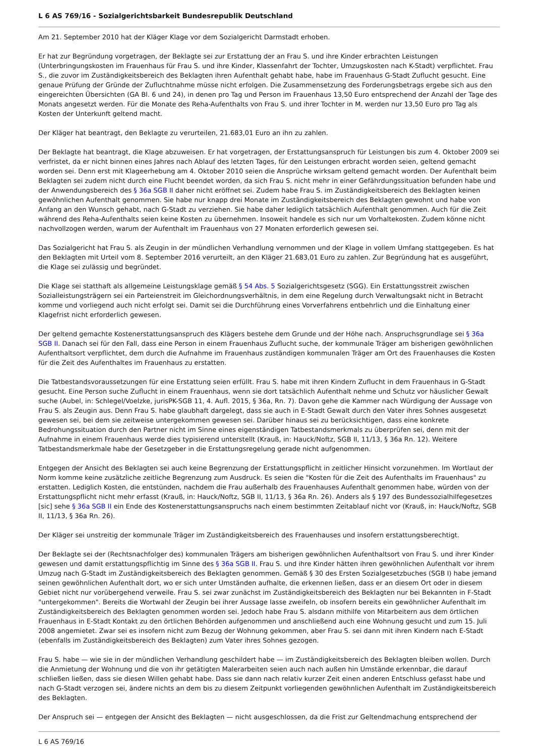L 6 AS 769/16 - Sozialgerichtsbarkeit Bundesrepublik Deutschland
Am 21. September 2010 hat der Kläger Klage vor dem Sozialgericht Darmstadt erhoben.
Er hat zur Begründung vorgetragen, der Beklagte sei zur Erstattung der an Frau S. und ihre Kinder erbrachten Leistungen (Unterbringungskosten im Frauenhaus für Frau S. und ihre Kinder, Klassenfahrt der Tochter, Umzugskosten nach K-Stadt) verpflichtet. Frau S., die zuvor im Zuständigkeitsbereich des Beklagten ihren Aufenthalt gehabt habe, habe im Frauenhaus G-Stadt Zuflucht gesucht. Eine genaue Prüfung der Gründe der Zufluchtnahme müsse nicht erfolgen. Die Zusammensetzung des Forderungsbetrags ergebe sich aus den eingereichten Übersichten (GA Bl. 6 und 24), in denen pro Tag und Person im Frauenhaus 13,50 Euro entsprechend der Anzahl der Tage des Monats angesetzt werden. Für die Monate des Reha-Aufenthalts von Frau S. und ihrer Tochter in M. werden nur 13,50 Euro pro Tag als Kosten der Unterkunft geltend macht.
Der Kläger hat beantragt, den Beklagte zu verurteilen, 21.683,01 Euro an ihn zu zahlen.
Der Beklagte hat beantragt, die Klage abzuweisen. Er hat vorgetragen, der Erstattungsanspruch für Leistungen bis zum 4. Oktober 2009 sei verfristet, da er nicht binnen eines Jahres nach Ablauf des letzten Tages, für den Leistungen erbracht worden seien, geltend gemacht worden sei. Denn erst mit Klageerhebung am 4. Oktober 2010 seien die Ansprüche wirksam geltend gemacht worden. Der Aufenthalt beim Beklagten sei zudem nicht durch eine Flucht beendet worden, da sich Frau S. nicht mehr in einer Gefährdungssituation befunden habe und der Anwendungsbereich des § 36a SGB II daher nicht eröffnet sei. Zudem habe Frau S. im Zuständigkeitsbereich des Beklagten keinen gewöhnlichen Aufenthalt genommen. Sie habe nur knapp drei Monate im Zuständigkeitsbereich des Beklagten gewohnt und habe von Anfang an den Wunsch gehabt, nach G-Stadt zu verziehen. Sie habe daher lediglich tatsächlich Aufenthalt genommen. Auch für die Zeit während des Reha-Aufenthalts seien keine Kosten zu übernehmen. Insoweit handele es sich nur um Vorhaltekosten. Zudem könne nicht nachvollzogen werden, warum der Aufenthalt im Frauenhaus von 27 Monaten erforderlich gewesen sei.
Das Sozialgericht hat Frau S. als Zeugin in der mündlichen Verhandlung vernommen und der Klage in vollem Umfang stattgegeben. Es hat den Beklagten mit Urteil vom 8. September 2016 verurteilt, an den Kläger 21.683,01 Euro zu zahlen. Zur Begründung hat es ausgeführt, die Klage sei zulässig und begründet.
Die Klage sei statthaft als allgemeine Leistungsklage gemäß § 54 Abs. 5 Sozialgerichtsgesetz (SGG). Ein Erstattungsstreit zwischen Sozialleistungsträgern sei ein Parteienstreit im Gleichordnungsverhältnis, in dem eine Regelung durch Verwaltungsakt nicht in Betracht komme und vorliegend auch nicht erfolgt sei. Damit sei die Durchführung eines Vorverfahrens entbehrlich und die Einhaltung einer Klagefrist nicht erforderlich gewesen.
Der geltend gemachte Kostenerstattungsanspruch des Klägers bestehe dem Grunde und der Höhe nach. Anspruchsgrundlage sei § 36a SGB II. Danach sei für den Fall, dass eine Person in einem Frauenhaus Zuflucht suche, der kommunale Träger am bisherigen gewöhnlichen Aufenthaltsort verpflichtet, dem durch die Aufnahme im Frauenhaus zuständigen kommunalen Träger am Ort des Frauenhauses die Kosten für die Zeit des Aufenthaltes im Frauenhaus zu erstatten.
Die Tatbestandsvoraussetzungen für eine Erstattung seien erfüllt. Frau S. habe mit ihren Kindern Zuflucht in dem Frauenhaus in G-Stadt gesucht. Eine Person suche Zuflucht in einem Frauenhaus, wenn sie dort tatsächlich Aufenthalt nehme und Schutz vor häuslicher Gewalt suche (Aubel, in: Schlegel/Voelzke, jurisPK-SGB 11, 4. Aufl. 2015, § 36a, Rn. 7). Davon gehe die Kammer nach Würdigung der Aussage von Frau S. als Zeugin aus. Denn Frau S. habe glaubhaft dargelegt, dass sie auch in E-Stadt Gewalt durch den Vater ihres Sohnes ausgesetzt gewesen sei, bei dem sie zeitweise untergekommen gewesen sei. Darüber hinaus sei zu berücksichtigen, dass eine konkrete Bedrohungssituation durch den Partner nicht im Sinne eines eigenständigen Tatbestandsmerkmals zu überprüfen sei, denn mit der Aufnahme in einem Frauenhaus werde dies typisierend unterstellt (Krauß, in: Hauck/Noftz, SGB II, 11/13, § 36a Rn. 12). Weitere Tatbestandsmerkmale habe der Gesetzgeber in die Erstattungsregelung gerade nicht aufgenommen.
Entgegen der Ansicht des Beklagten sei auch keine Begrenzung der Erstattungspflicht in zeitlicher Hinsicht vorzunehmen. Im Wortlaut der Norm komme keine zusätzliche zeitliche Begrenzung zum Ausdruck. Es seien die "Kosten für die Zeit des Aufenthalts im Frauenhaus" zu erstatten. Lediglich Kosten, die entstünden, nachdem die Frau außerhalb des Frauenhauses Aufenthalt genommen habe, würden von der Erstattungspflicht nicht mehr erfasst (Krauß, in: Hauck/Noftz, SGB II, 11/13, § 36a Rn. 26). Anders als § 197 des Bundessozialhilfegesetzes [sic] sehe § 36a SGB II ein Ende des Kostenerstattungsanspruchs nach einem bestimmten Zeitablauf nicht vor (Krauß, in: Hauck/Noftz, SGB II, 11/13, § 36a Rn. 26).
Der Kläger sei unstreitig der kommunale Träger im Zuständigkeitsbereich des Frauenhauses und insofern erstattungsberechtigt.
Der Beklagte sei der (Rechtsnachfolger des) kommunalen Trägers am bisherigen gewöhnlichen Aufenthaltsort von Frau S. und ihrer Kinder gewesen und damit erstattungspflichtig im Sinne des § 36a SGB II. Frau S. und ihre Kinder hätten ihren gewöhnlichen Aufenthalt vor ihrem Umzug nach G-Stadt im Zuständigkeitsbereich des Beklagten genommen. Gemäß § 30 des Ersten Sozialgesetzbuches (SGB I) habe jemand seinen gewöhnlichen Aufenthalt dort, wo er sich unter Umständen aufhalte, die erkennen ließen, dass er an diesem Ort oder in diesem Gebiet nicht nur vorübergehend verweile. Frau S. sei zwar zunächst im Zuständigkeitsbereich des Beklagten nur bei Bekannten in F-Stadt "untergekommen". Bereits die Wortwahl der Zeugin bei ihrer Aussage lasse zweifeln, ob insofern bereits ein gewöhnlicher Aufenthalt im Zuständigkeitsbereich des Beklagten genommen worden sei. Jedoch habe Frau S. alsdann mithilfe von Mitarbeitern aus dem örtlichen Frauenhaus in E-Stadt Kontakt zu den örtlichen Behörden aufgenommen und anschließend auch eine Wohnung gesucht und zum 15. Juli 2008 angemietet. Zwar sei es insofern nicht zum Bezug der Wohnung gekommen, aber Frau S. sei dann mit ihren Kindern nach E-Stadt (ebenfalls im Zuständigkeitsbereich des Beklagten) zum Vater ihres Sohnes gezogen.
Frau S. habe — wie sie in der mündlichen Verhandlung geschildert habe — im Zuständigkeitsbereich des Beklagten bleiben wollen. Durch die Anmietung der Wohnung und die von ihr getätigten Malerarbeiten seien auch nach außen hin Umstände erkennbar, die darauf schließen ließen, dass sie diesen Willen gehabt habe. Dass sie dann nach relativ kurzer Zeit einen anderen Entschluss gefasst habe und nach G-Stadt verzogen sei, ändere nichts an dem bis zu diesem Zeitpunkt vorliegenden gewöhnlichen Aufenthalt im Zuständigkeitsbereich des Beklagten.
Der Anspruch sei — entgegen der Ansicht des Beklagten — nicht ausgeschlossen, da die Frist zur Geltendmachung entsprechend der
L 6 AS 769/16